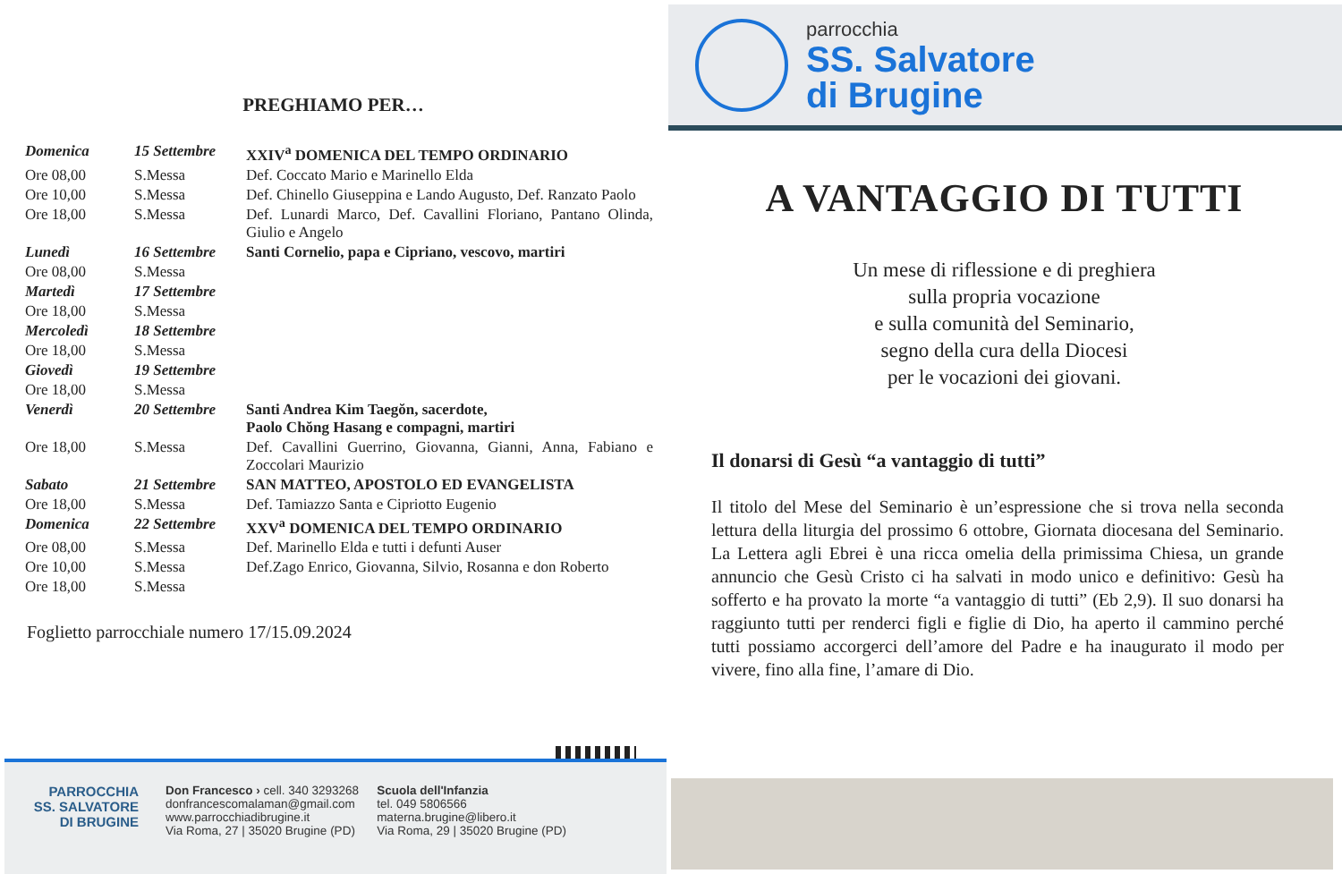PREGHIAMO PER…
| Domenica | 15 Settembre | XXIV<sup>a</sup> DOMENICA DEL TEMPO ORDINARIO |
| Ore 08,00 | S.Messa | Def. Coccato Mario e Marinello Elda |
| Ore 10,00 | S.Messa | Def. Chinello Giuseppina e Lando Augusto, Def. Ranzato Paolo |
| Ore 18,00 | S.Messa | Def. Lunardi Marco, Def. Cavallini Floriano, Pantano Olinda, Giulio e Angelo |
| Lunedì | 16 Settembre | Santi Cornelio, papa e Cipriano, vescovo, martiri |
| Ore 08,00 | S.Messa | |
| Martedì | 17 Settembre | |
| Ore 18,00 | S.Messa | |
| Mercoledì | 18 Settembre | |
| Ore 18,00 | S.Messa | |
| Giovedì | 19 Settembre | |
| Ore 18,00 | S.Messa | |
| Venerdì | 20 Settembre | Santi Andrea Kim Taegŏn, sacerdote, Paolo Chŏng Hasang e compagni, martiri |
| Ore 18,00 | S.Messa | Def. Cavallini Guerrino, Giovanna, Gianni, Anna, Fabiano e Zoccolari Maurizio |
| Sabato | 21 Settembre | SAN MATTEO, APOSTOLO ED EVANGELISTA |
| Ore 18,00 | S.Messa | Def. Tamiazzo Santa e Cipriotto Eugenio |
| Domenica | 22 Settembre | XXV<sup>a</sup> DOMENICA DEL TEMPO ORDINARIO |
| Ore 08,00 | S.Messa | Def. Marinello Elda e tutti i defunti Auser |
| Ore 10,00 | S.Messa | Def.Zago Enrico, Giovanna, Silvio, Rosanna e don Roberto |
| Ore 18,00 | S.Messa | |
Foglietto parrocchiale numero 17/15.09.2024
PARROCCHIA
SS. SALVATORE
DI BRUGINE
Don Francesco › cell. 340 3293268
donfrancescomalaman@gmail.com
www.parrocchiadibrugine.it
Via Roma, 27 | 35020 Brugine (PD)
Scuola dell'Infanzia
tel. 049 5806566
materna.brugine@libero.it
Via Roma, 29 | 35020 Brugine (PD)
parrocchia
SS. Salvatore
di Brugine
A VANTAGGIO DI TUTTI
Un mese di riflessione e di preghiera
sulla propria vocazione
e sulla comunità del Seminario,
segno della cura della Diocesi
per le vocazioni dei giovani.
Il donarsi di Gesù “a vantaggio di tutti”
Il titolo del Mese del Seminario è un’espressione che si trova nella seconda lettura della liturgia del prossimo 6 ottobre, Giornata diocesana del Seminario. La Lettera agli Ebrei è una ricca omelia della primissima Chiesa, un grande annuncio che Gesù Cristo ci ha salvati in modo unico e definitivo: Gesù ha sofferto e ha provato la morte “a vantaggio di tutti” (Eb 2,9). Il suo donarsi ha raggiunto tutti per renderci figli e figlie di Dio, ha aperto il cammino perché tutti possiamo accorgerci dell’amore del Padre e ha inaugurato il modo per vivere, fino alla fine, l’amare di Dio.